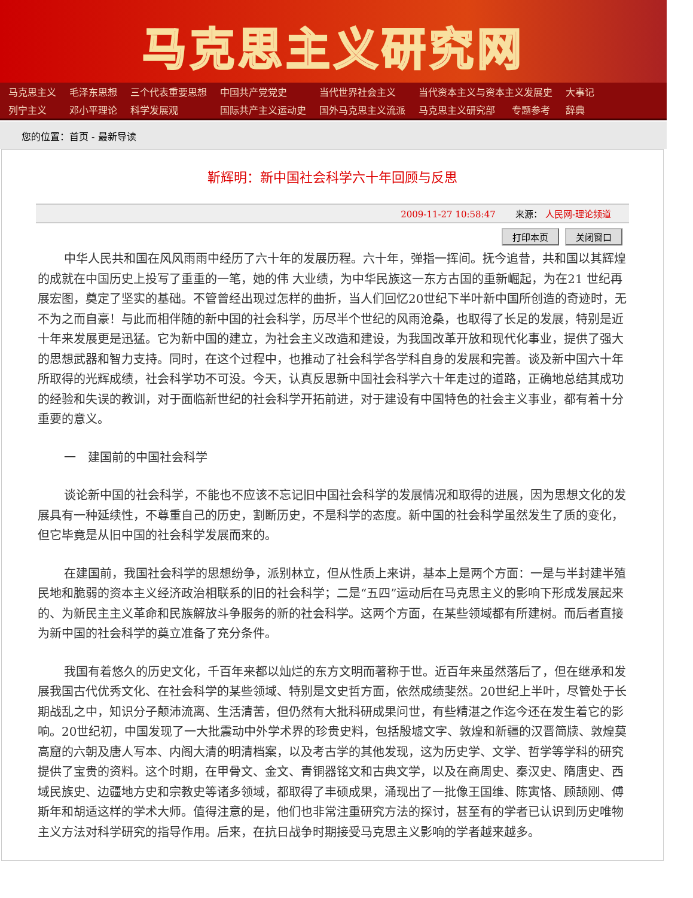马克思主义研究网
| 马克思主义 | 毛泽东思想 | 三个代表重要思想 | 中国共产党党史 | 当代世界社会主义 | 当代资本主义与资本主义发展史 | | 大事记 |
| 列宁主义 | 邓小平理论 | 科学发展观 | 国际共产主义运动史 | 国外马克思主义流派 | 马克思主义研究部 | 专题参考 | 辞典 |
您的位置：首页 - 最新导读
靳辉明：新中国社会科学六十年回顾与反思
2009-11-27 10:58:47 来源： 人民网-理论频道
打印本页 关闭窗口
中华人民共和国在风风雨雨中经历了六十年的发展历程。六十年，弹指一挥间。抚今追昔，共和国以其辉煌的成就在中国历史上投写了重重的一笔，她的伟 大业绩，为中华民族这一东方古国的重新崛起，为在21 世纪再展宏图，奠定了坚实的基础。不管曾经出现过怎样的曲折，当人们回忆20世纪下半叶新中国所创造的奇迹时，无不为之而自豪！与此而相伴随的新中国的社会科学，历尽半个世纪的风雨沧桑，也取得了长足的发展，特别是近十年来发展更是迅猛。它为新中国的建立，为社会主义改造和建设，为我国改革开放和现代化事业，提供了强大的思想武器和智力支持。同时，在这个过程中，也推动了社会科学各学科自身的发展和完善。谈及新中国六十年所取得的光辉成绩，社会科学功不可没。今天，认真反思新中国社会科学六十年走过的道路，正确地总结其成功的经验和失误的教训，对于面临新世纪的社会科学开拓前进，对于建设有中国特色的社会主义事业，都有着十分重要的意义。
一　建国前的中国社会科学
谈论新中国的社会科学，不能也不应该不忘记旧中国社会科学的发展情况和取得的进展，因为思想文化的发展具有一种延续性，不尊重自己的历史，割断历史，不是科学的态度。新中国的社会科学虽然发生了质的变化，但它毕竟是从旧中国的社会科学发展而来的。
在建国前，我国社会科学的思想纷争，派别林立，但从性质上来讲，基本上是两个方面：一是与半封建半殖民地和脆弱的资本主义经济政治相联系的旧的社会科学；二是“五四”运动后在马克思主义的影响下形成发展起来的、为新民主主义革命和民族解放斗争服务的新的社会科学。这两个方面，在某些领域都有所建树。而后者直接为新中国的社会科学的奠立准备了充分条件。
我国有着悠久的历史文化，千百年来都以灿烂的东方文明而著称于世。近百年来虽然落后了，但在继承和发展我国古代优秀文化、在社会科学的某些领域、特别是文史哲方面，依然成绩斐然。20世纪上半叶，尽管处于长期战乱之中，知识分子颠沛流离、生活清苦，但仍然有大批科研成果问世，有些精湛之作迄今还在发生着它的影响。20世纪初，中国发现了一大批震动中外学术界的珍贵史料，包括殷墟文字、敦煌和新疆的汉晋简牍、敦煌莫高窟的六朝及唐人写本、内阁大清的明清档案，以及考古学的其他发现，这为历史学、文学、哲学等学科的研究提供了宝贵的资料。这个时期，在甲骨文、金文、青铜器铭文和古典文学，以及在商周史、秦汉史、隋唐史、西域民族史、边疆地方史和宗教史等诸多领域，都取得了丰硕成果，涌现出了一批像王国维、陈寅恪、顾颉刚、傅斯年和胡适这样的学术大师。值得注意的是，他们也非常注重研究方法的探讨，甚至有的学者已认识到历史唯物主义方法对科学研究的指导作用。后来，在抗日战争时期接受马克思主义影响的学者越来越多。